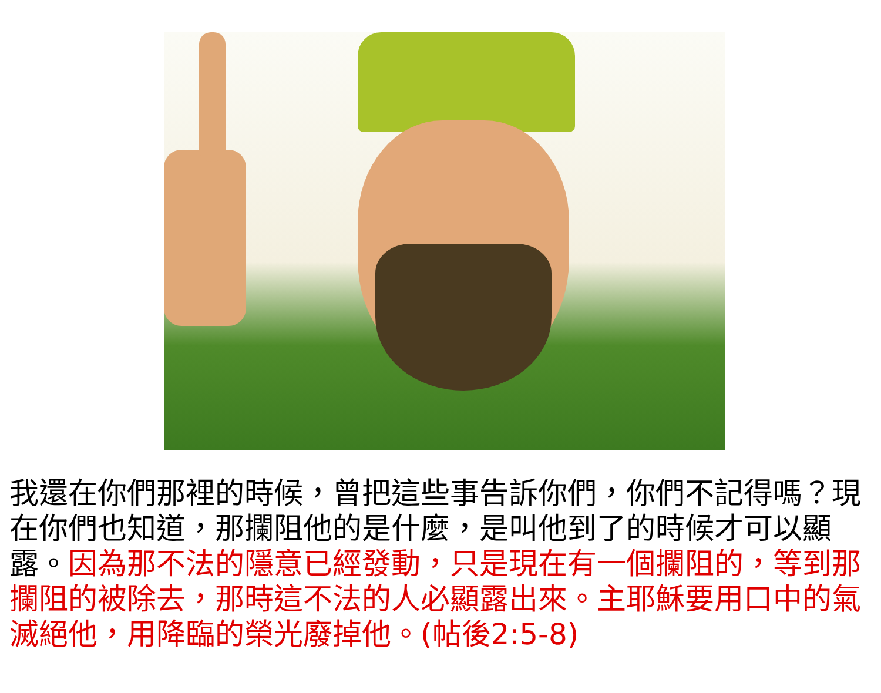我還在你們那裡的時候，曾把這些事告訴你們，你們不記得嗎？現在你們也知道，那攔阻他的是什麼，是叫他到了的時候才可以顯露。因為那不法的隱意已經發動，只是現在有一個攔阻的，等到那攔阻的被除去，那時這不法的人必顯露出來。主耶穌要用口中的氣滅絕他，用降臨的榮光廢掉他。(帖後2:5-8)